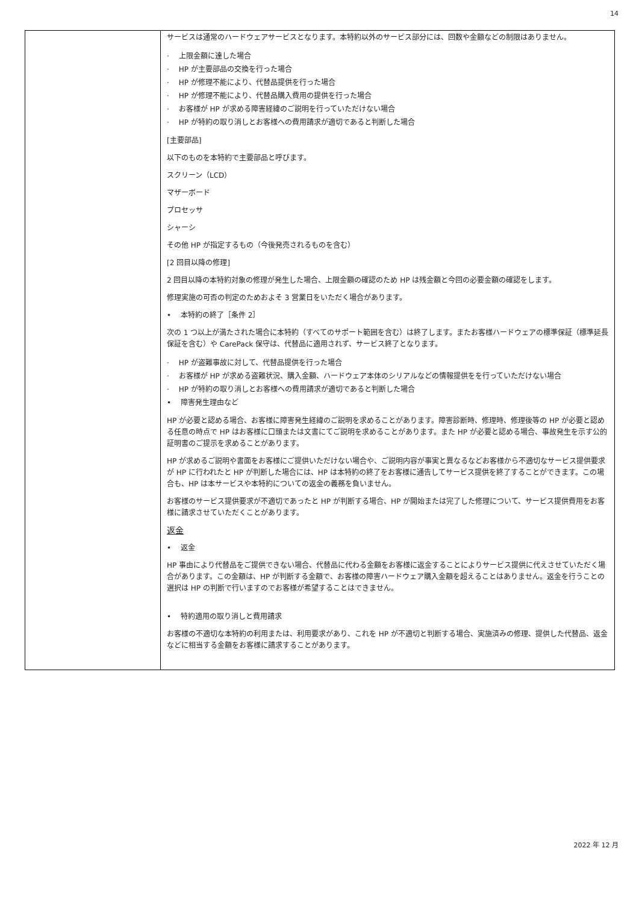14
| | サービスは通常のハードウェアサービスとなります。本特約以外のサービス部分には、回数や金額などの制限はありません。 · 上限金額に達した場合 · HP が主要部品の交換を行った場合 · HP が修理不能により、代替品提供を行った場合 · HP が修理不能により、代替品購入費用の提供を行った場合 · お客様が HP が求める障害経緯のご説明を行っていただけない場合 · HP が特約の取り消しとお客様への費用請求が適切であると判断した場合 [主要部品] 以下のものを本特約で主要部品と呼びます。 スクリーン（LCD） マザーボード プロセッサ シャーシ その他 HP が指定するもの（今後発売されるものを含む） [2 回目以降の修理] 2 回目以降の本特約対象の修理が発生した場合、上限金額の確認のため HP は残金額と今回の必要金額の確認をします。 修理実施の可否の判定のためおよそ 3 営業日をいただく場合があります。 • 本特約の終了［条件 2］ 次の 1 つ以上が満たされた場合に本特約（すべてのサポート範囲を含む）は終了します。またお客様ハードウェアの標準保証（標準延長保証を含む）や CarePack 保守は、代替品に適用されず、サービス終了となります。 · HP が盗難事故に対して、代替品提供を行った場合 · お客様が HP が求める盗難状況、購入金額、ハードウェア本体のシリアルなどの情報提供をを行っていただけない場合 · HP が特約の取り消しとお客様への費用請求が適切であると判断した場合 • 障害発生理由など HP が必要と認める場合、お客様に障害発生経緯のご説明を求めることがあります。障害診断時、修理時、修理後等の HP が必要と認める任意の時点で HP はお客様に口頭または文書にてご説明を求めることがあります。また HP が必要と認める場合、事故発生を示す公的証明書のご提示を求めることがあります。 HP が求めるご説明や書面をお客様にご提供いただけない場合や、ご説明内容が事実と異なるなどお客様から不適切なサービス提供要求が HP に行われたと HP が判断した場合には、HP は本特約の終了をお客様に通告してサービス提供を終了することができます。この場合も、HP は本サービスや本特約についての返金の義務を負いません。 お客様のサービス提供要求が不適切であったと HP が判断する場合、HP が開始または完了した修理について、サービス提供費用をお客様に請求させていただくことがあります。 返金 • 返金 HP 事由により代替品をご提供できない場合、代替品に代わる金額をお客様に返金することによりサービス提供に代えさせていただく場合があります。この金額は、HP が判断する金額で、お客様の障害ハードウェア購入金額を超えることはありません。返金を行うことの選択は HP の判断で行いますのでお客様が希望することはできません。 • 特約適用の取り消しと費用請求 お客様の不適切な本特約の利用または、利用要求があり、これを HP が不適切と判断する場合、実施済みの修理、提供した代替品、返金などに相当する金額をお客様に請求することがあります。 |
2022 年 12 月